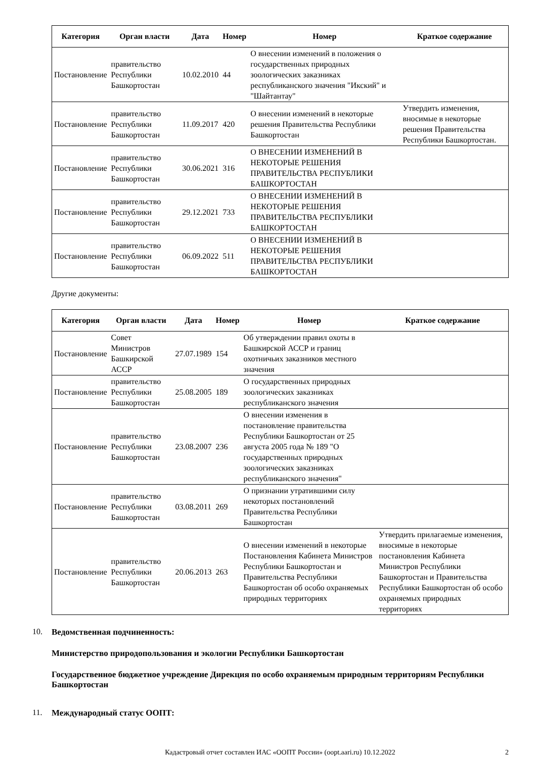| Категория | Орган власти | Дата | Номер | Номер | Краткое содержание |
| --- | --- | --- | --- | --- | --- |
| Постановление | правительство Республики Башкортостан | 10.02.2010 | 44 | О внесении изменений в положения о государственных природных зоологических заказниках республиканского значения "Икский" и "Шайтантау" | |
| Постановление | правительство Республики Башкортостан | 11.09.2017 | 420 | О внесении изменений в некоторые решения Правительства Республики Башкортостан | Утвердить изменения, вносимые в некоторые решения Правительства Республики Башкортостан. |
| Постановление | правительство Республики Башкортостан | 30.06.2021 | 316 | О ВНЕСЕНИИ ИЗМЕНЕНИЙ В НЕКОТОРЫЕ РЕШЕНИЯ ПРАВИТЕЛЬСТВА РЕСПУБЛИКИ БАШКОРТОСТАН | |
| Постановление | правительство Республики Башкортостан | 29.12.2021 | 733 | О ВНЕСЕНИИ ИЗМЕНЕНИЙ В НЕКОТОРЫЕ РЕШЕНИЯ ПРАВИТЕЛЬСТВА РЕСПУБЛИКИ БАШКОРТОСТАН | |
| Постановление | правительство Республики Башкортостан | 06.09.2022 | 511 | О ВНЕСЕНИИ ИЗМЕНЕНИЙ В НЕКОТОРЫЕ РЕШЕНИЯ ПРАВИТЕЛЬСТВА РЕСПУБЛИКИ БАШКОРТОСТАН | |
Другие документы:
| Категория | Орган власти | Дата | Номер | Номер | Краткое содержание |
| --- | --- | --- | --- | --- | --- |
| Постановление | Совет Министров Башкирской АССР | 27.07.1989 | 154 | Об утверждении правил охоты в Башкирской АССР и границ охотничьих заказников местного значения | |
| Постановление | правительство Республики Башкортостан | 25.08.2005 | 189 | О государственных природных зоологических заказниках республиканского значения | |
| Постановление | правительство Республики Башкортостан | 23.08.2007 | 236 | О внесении изменения в постановление правительства Республики Башкортостан от 25 августа 2005 года № 189 "О государственных природных зоологических заказниках республиканского значения" | |
| Постановление | правительство Республики Башкортостан | 03.08.2011 | 269 | О признании утратившими силу некоторых постановлений Правительства Республики Башкортостан | |
| Постановление | правительство Республики Башкортостан | 20.06.2013 | 263 | О внесении изменений в некоторые Постановления Кабинета Министров Республики Башкортостан и Правительства Республики Башкортостан об особо охраняемых природных территориях | Утвердить прилагаемые изменения, вносимые в некоторые постановления Кабинета Министров Республики Башкортостан и Правительства Республики Башкортостан об особо охраняемых природных территориях |
10. Ведомственная подчиненность:
Министерство природопользования и экологии Республики Башкортостан
Государственное бюджетное учреждение Дирекция по особо охраняемым природным территориям Республики Башкортостан
11. Международный статус ООПТ:
Кадастровый отчет составлен ИАС «ООПТ России» (oopt.aari.ru) 10.12.2022 2